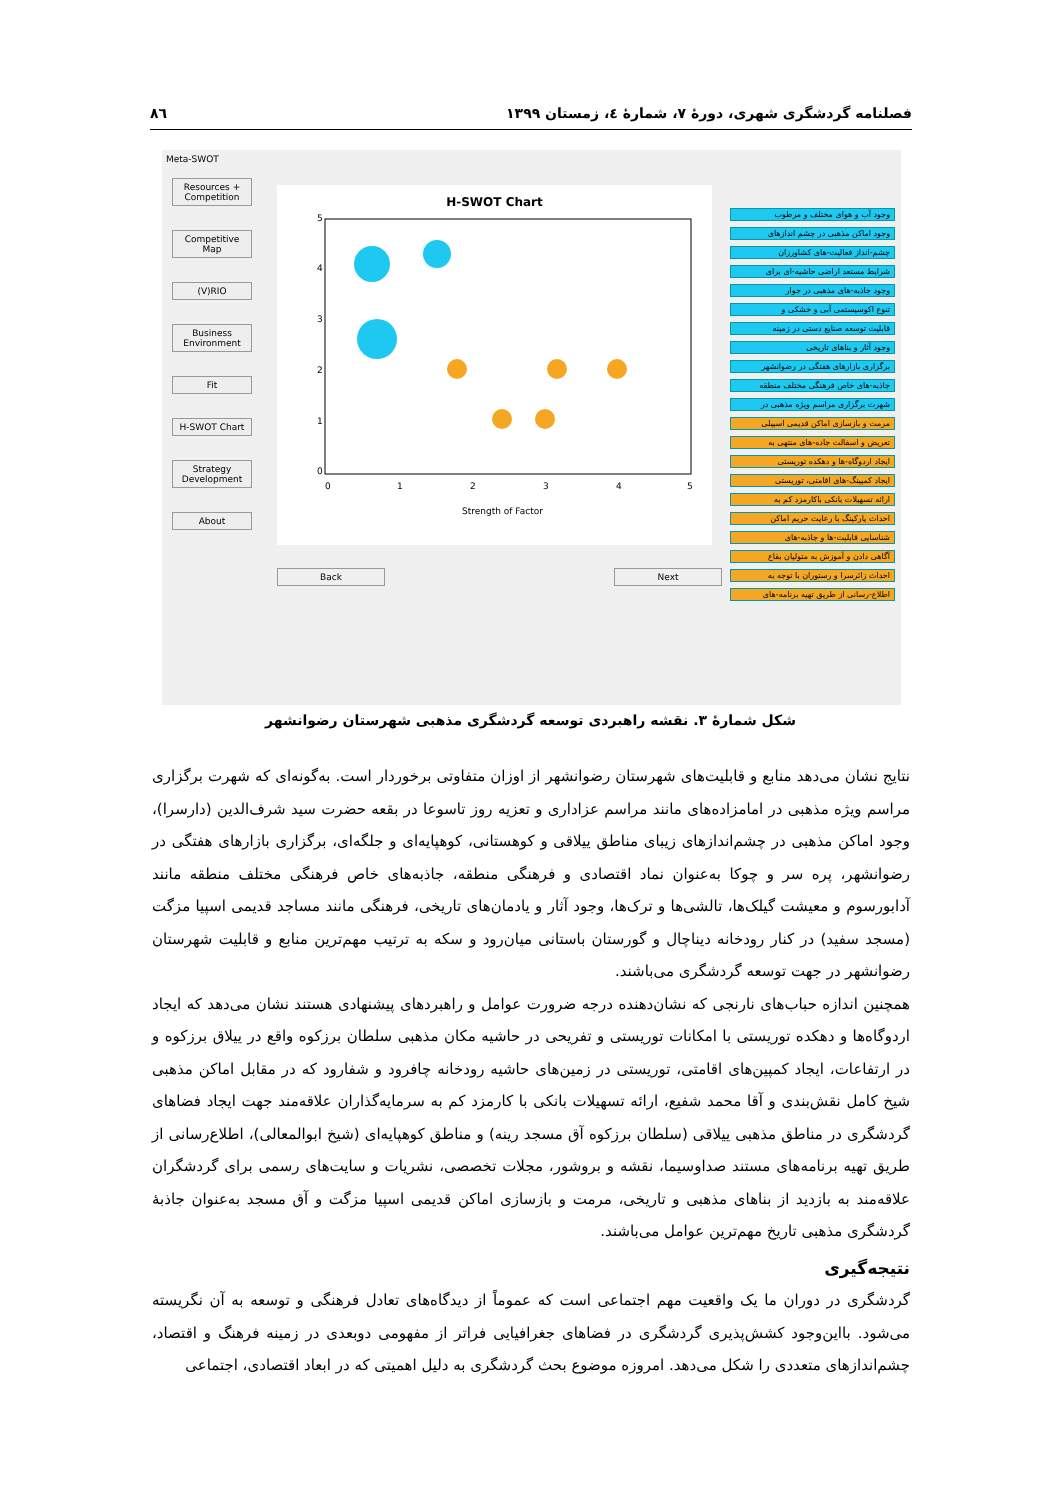فصلنامه گردشگری شهری، دورۀ ۷، شمارۀ ٤، زمستان ۱۳۹۹ ۸٦
Meta-SWOT
Resources + Competition
Competitive Map
(V)RIO
Business Environment
Fit
H-SWOT Chart
Strategy Development
About
H-SWOT Chart
0
1
2
3
4
5
0
1
2
3
4
5
Strength of Factor
Back Next
وجود آب و هوای مختلف و مرطوب
وجود اماکن مذهبی در چشم اندازهای
چشم-انداز فعالیت-های کشاورزان
شرایط مستعد اراضی حاشیه-ای برای
وجود جاذبه-های مذهبی در جوار
تنوع اکوسیستمی آبی و خشکی و
قابلیت توسعه صنایع دستی در زمینه
وجود آثار و بناهای تاریخی
برگزاری بازارهای هفتگی در رضوانشهر
جاذبه-های خاص فرهنگی مختلف منطقه
شهرت برگزاری مراسم ویژه مذهبی در
مرمت و بازسازی اماکن قدیمی اسپیلی
تعریض و اسفالت جاده-های منتهی به
ایجاد اردوگاه-ها و دهکده توریستی
ایجاد کمپینگ-های اقامتی، توریستی
ارائه تسهیلات بانکی باکارمزد کم به
احداث پارکینگ با رعایت حریم اماکن
شناسایی قابلیت-ها و جاذبه-های
آگاهی دادن و آموزش به متولیان بقاع
احداث زائرسرا و رستوران با توجه به
اطلاع-رسانی از طریق تهیه برنامه-های
شکل شمارهٔ ۳. نقشه راهبردی توسعه گردشگری مذهبی شهرستان رضوانشهر
نتایج نشان می‌دهد منابع و قابلیت‌های شهرستان رضوانشهر از اوزان متفاوتی برخوردار است. به‌گونه‌ای که شهرت برگزاری مراسم ویژه مذهبی در امامزاده‌های مانند مراسم عزاداری و تعزیه روز تاسوعا در بقعه حضرت سید شرف‌الدین (دارسرا)، وجود اماکن مذهبی در چشم‌اندازهای زیبای مناطق ییلاقی و کوهستانی، کوهپایه‌ای و جلگه‌ای، برگزاری بازارهای هفتگی در رضوانشهر، پره سر و چوکا به‌عنوان نماد اقتصادی و فرهنگی منطقه، جاذبه‌های خاص فرهنگی مختلف منطقه مانند آدابورسوم و معیشت گیلک‌ها، تالشی‌ها و ترک‌ها، وجود آثار و یادمان‌های تاریخی، فرهنگی مانند مساجد قدیمی اسپیا مزگت (مسجد سفید) در کنار رودخانه دیناچال و گورستان باستانی میان‌رود و سکه به ترتیب مهم‌ترین منابع و قابلیت شهرستان رضوانشهر در جهت توسعه گردشگری می‌باشند.
همچنین اندازه حباب‌های نارنجی که نشان‌دهنده درجه ضرورت عوامل و راهبردهای پیشنهادی هستند نشان می‌دهد که ایجاد اردوگاه‌ها و دهکده توریستی با امکانات توریستی و تفریحی در حاشیه مکان مذهبی سلطان برزکوه واقع در ییلاق برزکوه و در ارتفاعات، ایجاد کمپین‌های اقامتی، توریستی در زمین‌های حاشیه رودخانه چافرود و شفارود که در مقابل اماکن مذهبی شیخ کامل نقش‌بندی و آقا محمد شفیع، ارائه تسهیلات بانکی با کارمزد کم به سرمایه‌گذاران علاقه‌مند جهت ایجاد فضاهای گردشگری در مناطق مذهبی ییلاقی (سلطان برزکوه آق مسجد رینه) و مناطق کوهپایه‌ای (شیخ ابوالمعالی)، اطلاع‌رسانی از طریق تهیه برنامه‌های مستند صداوسیما، نقشه و بروشور، مجلات تخصصی، نشریات و سایت‌های رسمی برای گردشگران علاقه‌مند به بازدید از بناهای مذهبی و تاریخی، مرمت و بازسازی اماکن قدیمی اسپیا مزگت و آق مسجد به‌عنوان جاذبهٔ گردشگری مذهبی تاریخ مهم‌ترین عوامل می‌باشند.
نتیجه‌گیری
گردشگری در دوران ما یک واقعیت مهم اجتماعی است که عموماً از دیدگاه‌های تعادل فرهنگی و توسعه به آن نگریسته می‌شود. بااین‌وجود کشش‌پذیری گردشگری در فضاهای جغرافیایی فراتر از مفهومی دوبعدی در زمینه فرهنگ و اقتصاد، چشم‌اندازهای متعددی را شکل می‌دهد. امروزه موضوع بحث گردشگری به دلیل اهمیتی که در ابعاد اقتصادی، اجتماعی